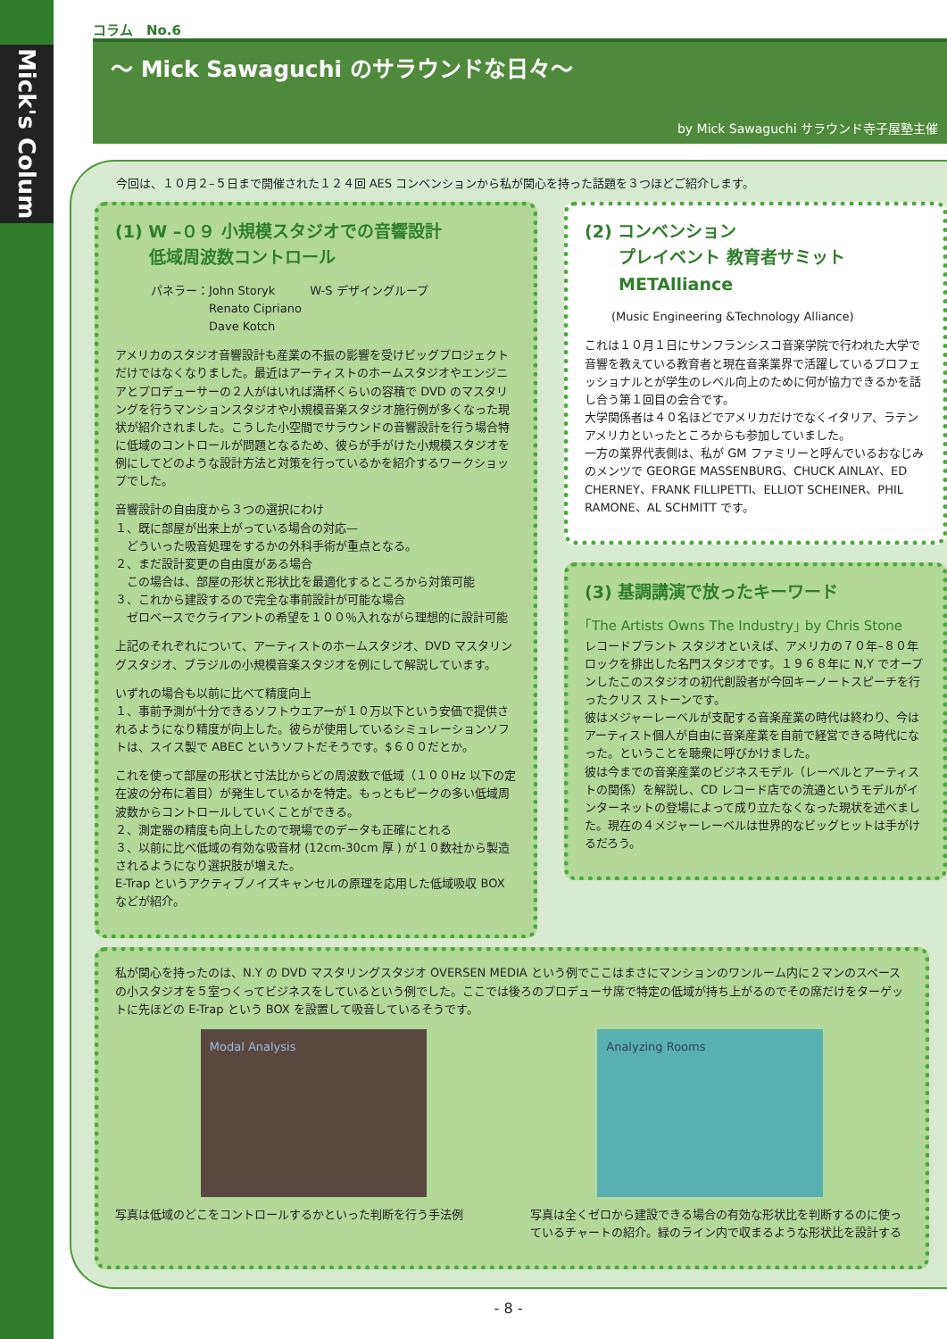Mick's Colum
コラム　No.6
～ Mick Sawaguchi のサラウンドな日々～
by Mick Sawaguchi サラウンド寺子屋塾主催
今回は、１０月２–５日まで開催された１２４回 AES コンベンションから私が関心を持った話題を３つほどご紹介します。
(1) W –０９ 小規模スタジオでの音響設計
　　低域周波数コントロール
パネラー：John Storyk　　　W-S デザイングループ
　　　　　Renato Cipriano
　　　　　Dave Kotch
アメリカのスタジオ音響設計も産業の不振の影響を受けビッグプロジェクトだけではなくなりました。最近はアーティストのホームスタジオやエンジニアとプロデューサーの２人がはいれば満杯くらいの容積で DVD のマスタリングを行うマンションスタジオや小規模音楽スタジオ施行例が多くなった現状が紹介されました。こうした小空間でサラウンドの音響設計を行う場合特に低域のコントロールが問題となるため、彼らが手がけた小規模スタジオを例にしてどのような設計方法と対策を行っているかを紹介するワークショップでした。
音響設計の自由度から３つの選択にわけ
１、既に部屋が出来上がっている場合の対応—
　どういった吸音処理をするかの外科手術が重点となる。
２、まだ設計変更の自由度がある場合
　この場合は、部屋の形状と形状比を最適化するところから対策可能
３、これから建設するので完全な事前設計が可能な場合
　ゼロベースでクライアントの希望を１００％入れながら理想的に設計可能
上記のそれぞれについて、アーティストのホームスタジオ、DVD マスタリングスタジオ、ブラジルの小規模音楽スタジオを例にして解説しています。
いずれの場合も以前に比べて精度向上
１、事前予測が十分できるソフトウエアーが１０万以下という安価で提供されるようになり精度が向上した。彼らが使用しているシミュレーションソフトは、スイス製で ABEC というソフトだそうです。$６００だとか。
これを使って部屋の形状と寸法比からどの周波数で低域（１００Hz 以下の定在波の分布に着目）が発生しているかを特定。もっともピークの多い低域周波数からコントロールしていくことができる。
２、測定器の精度も向上したので現場でのデータも正確にとれる
３、以前に比べ低域の有効な吸音材 (12cm-30cm 厚 ) が１０数社から製造されるようになり選択肢が増えた。
E-Trap というアクティブノイズキャンセルの原理を応用した低域吸収 BOX などが紹介。
(2) コンベンション
　　プレイベント 教育者サミット
　　METAlliance
(Music Engineering &Technology Alliance)
これは１０月１日にサンフランシスコ音楽学院で行われた大学で音響を教えている教育者と現在音楽業界で活躍しているプロフェッショナルとが学生のレベル向上のために何が協力できるかを話し合う第１回目の会合です。
大学関係者は４０名ほどでアメリカだけでなくイタリア、ラテンアメリカといったところからも参加していました。
一方の業界代表側は、私が GM ファミリーと呼んでいるおなじみのメンツで GEORGE MASSENBURG、CHUCK AINLAY、ED CHERNEY、FRANK FILLIPETTI、ELLIOT SCHEINER、PHIL RAMONE、AL SCHMITT です。
(3) 基調講演で放ったキーワード
｢The Artists Owns The Industry｣ by Chris Stone
レコードプラント スタジオといえば、アメリカの７０年–８０年ロックを排出した名門スタジオです。１９６８年に N,Y でオープンしたこのスタジオの初代創設者が今回キーノートスピーチを行ったクリス ストーンです。
彼はメジャーレーベルが支配する音楽産業の時代は終わり、今はアーティスト個人が自由に音楽産業を自前で経営できる時代になった。ということを聴衆に呼びかけました。
彼は今までの音楽産業のビジネスモデル（レーベルとアーティストの関係）を解説し、CD レコード店での流通というモデルがインターネットの登場によって成り立たなくなった現状を述べました。現在の４メジャーレーベルは世界的なビッグヒットは手がけるだろう。
私が関心を持ったのは、N.Y の DVD マスタリングスタジオ OVERSEN MEDIA という例でここはまさにマンションのワンルーム内に２マンのスペースの小スタジオを５室つくってビジネスをしているという例でした。ここでは後ろのプロデューサ席で特定の低域が持ち上がるのでその席だけをターゲットに先ほどの E-Trap という BOX を設置して吸音しているそうです。
Modal Analysis Analyzing Rooms
写真は低域のどこをコントロールするかといった判断を行う手法例
写真は全くゼロから建設できる場合の有効な形状比を判断するのに使っているチャートの紹介。緑のライン内で収まるような形状比を設計する
- 8 -